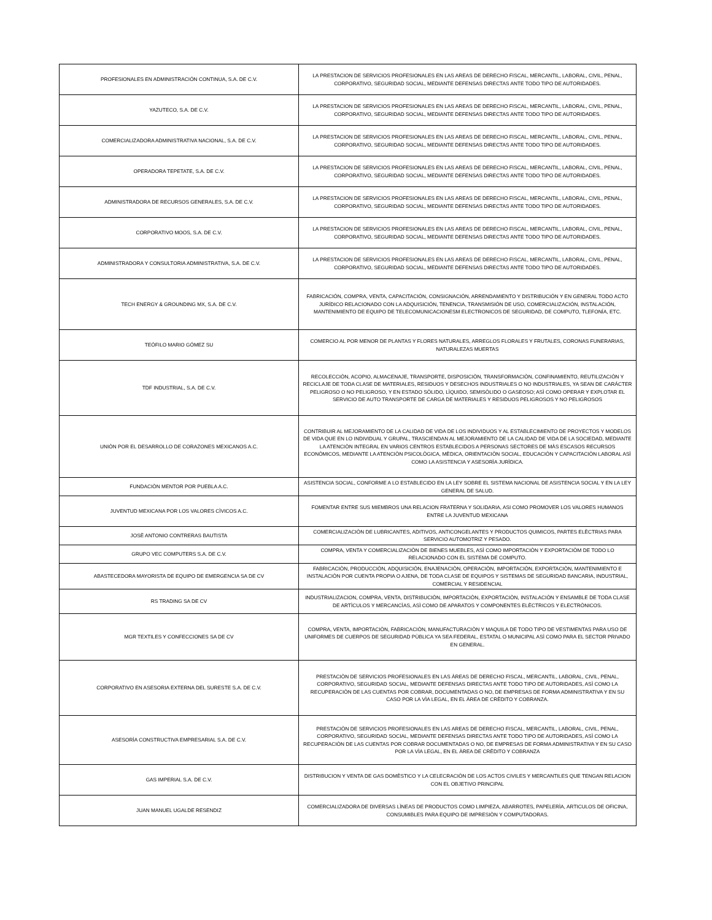| PROFESIONALES EN ADMINISTRACIÓN CONTINUA, S.A. DE C.V. | LA PRESTACION DE SERVICIOS PROFESIONALES EN LAS AREAS DE DERECHO FISCAL, MERCANTIL, LABORAL, CIVIL, PENAL, CORPORATIVO, SEGURIDAD SOCIAL, MEDIANTE DEFENSAS DIRECTAS ANTE TODO TIPO DE AUTORIDADES. |
| YAZUTECO, S.A. DE C.V. | LA PRESTACION DE SERVICIOS PROFESIONALES EN LAS AREAS DE DERECHO FISCAL, MERCANTIL, LABORAL, CIVIL, PENAL, CORPORATIVO, SEGURIDAD SOCIAL, MEDIANTE DEFENSAS DIRECTAS ANTE TODO TIPO DE AUTORIDADES. |
| COMERCIALIZADORA ADMINISTRATIVA NACIONAL, S.A. DE C.V. | LA PRESTACION DE SERVICIOS PROFESIONALES EN LAS AREAS DE DERECHO FISCAL, MERCANTIL, LABORAL, CIVIL, PENAL, CORPORATIVO, SEGURIDAD SOCIAL, MEDIANTE DEFENSAS DIRECTAS ANTE TODO TIPO DE AUTORIDADES. |
| OPERADORA TEPETATE, S.A. DE C.V. | LA PRESTACION DE SERVICIOS PROFESIONALES EN LAS AREAS DE DERECHO FISCAL, MERCANTIL, LABORAL, CIVIL, PENAL, CORPORATIVO, SEGURIDAD SOCIAL, MEDIANTE DEFENSAS DIRECTAS ANTE TODO TIPO DE AUTORIDADES. |
| ADMINISTRADORA DE RECURSOS GENERALES, S.A. DE C.V. | LA PRESTACION DE SERVICIOS PROFESIONALES EN LAS AREAS DE DERECHO FISCAL, MERCANTIL, LABORAL, CIVIL, PENAL, CORPORATIVO, SEGURIDAD SOCIAL, MEDIANTE DEFENSAS DIRECTAS ANTE TODO TIPO DE AUTORIDADES. |
| CORPORATIVO MOOS, S.A. DE C.V. | LA PRESTACION DE SERVICIOS PROFESIONALES EN LAS AREAS DE DERECHO FISCAL, MERCANTIL, LABORAL, CIVIL, PENAL, CORPORATIVO, SEGURIDAD SOCIAL, MEDIANTE DEFENSAS DIRECTAS ANTE TODO TIPO DE AUTORIDADES. |
| ADMINISTRADORA Y CONSULTORIA ADMINISTRATIVA, S.A. DE C.V. | LA PRESTACION DE SERVICIOS PROFESIONALES EN LAS AREAS DE DERECHO FISCAL, MERCANTIL, LABORAL, CIVIL, PENAL, CORPORATIVO, SEGURIDAD SOCIAL, MEDIANTE DEFENSAS DIRECTAS ANTE TODO TIPO DE AUTORIDADES. |
| TECH ENERGY & GROUNDING MX, S.A. DE C.V. | FABRICACIÓN, COMPRA, VENTA, CAPACITACIÓN, CONSIGNACIÓN, ARRENDAMIENTO Y DISTRIBUCIÓN Y EN GENERAL TODO ACTO JURÍDICO RELACIONADO CON LA ADQUISICIÓN, TENENCIA, TRANSMISIÓN DE USO, COMERCIALIZACIÓN, INSTALACIÓN, MANTENIMIENTO DE EQUIPO DE TELECOMUNICACIONESM ELECTRONICOS DE SEGURIDAD, DE COMPUTO, TLEFONÍA, ETC. |
| TEÓFILO MARIO GÓMEZ SU | COMERCIO AL POR MENOR DE PLANTAS Y FLORES NATURALES, ARREGLOS FLORALES Y FRUTALES, CORONAS FUNERARIAS, NATURALEZAS MUERTAS |
| TDF INDUSTRIAL, S.A. DE C.V. | RECOLECCIÒN, ACOPIO, ALMACENAJE, TRANSPORTE, DISPOSICIÒN, TRANSFORMACIÒN, CONFINAMIENTO, REUTILIZACIÒN Y RECICLAJE DE TODA CLASE DE MATERIALES, RESIDUOS Y DESECHOS INDUSTRIALES O NO INDUSTRIALES, YA SEAN DE CARÁCTER PELIGROSO O NO PELIGROSO, Y EN ESTADO SÒLIDO, LÌQUIDO, SEMISÒLIDO O GASEOSO; ASÌ COMO OPERAR Y EXPLOTAR EL SERVICIO DE AUTO TRANSPORTE DE CARGA DE MATERIALES Y RESIDUOS PELIGROSOS Y NO PELIGROSOS |
| UNIÒN POR EL DESARROLLO DE CORAZONES MEXICANOS A.C. | CONTRIBUIR AL MEJORAMIENTO DE LA CALIDAD DE VIDA DE LOS INDIVIDUOS Y AL ESTABLECIMIENTO DE PROYECTOS Y MODELOS DE VIDA QUE EN LO INDIVIDUAL Y GRUPAL, TRASCIENDAN AL MEJORAMIENTO DE LA CALIDAD DE VIDA DE LA SOCIEDAD, MEDIANTE LA ATENCIÒN INTEGRAL EN VARIOS CENTROS ESTABLECIDOS A PERSONAS SECTORES DE MÀS ESCASOS RECURSOS ECONÒMICOS, MEDIANTE LA ATENCIÒN PSICOLÒGICA, MÈDICA, ORIENTACIÒN SOCIAL, EDUCACIÒN Y CAPACITACIÒN LABORAL ASÌ COMO LA ASISTENCIA Y ASESORÌA JURÌDICA. |
| FUNDACIÒN MENTOR POR PUEBLA A.C. | ASISTENCIA SOCIAL, CONFORME A LO ESTABLECIDO EN LA LEY SOBRE EL SISTEMA NACIONAL DE ASISTENCIA SOCIAL Y EN LA LEY GENERAL DE SALUD. |
| JUVENTUD MEXICANA POR LOS VALORES CÌVICOS A.C. | FOMENTAR ENTRE SUS MIEMBROS UNA RELACION FRATERNA Y SOLIDARIA, ASI COMO PROMOVER LOS VALORES HUMANOS ENTRE LA JUVENTUD MEXICANA |
| JOSÈ ANTONIO CONTRERAS BAUTISTA | COMERCIALIZACIÒN DE LUBRICANTES, ADITIVOS, ANTICONGELANTES Y PRODUCTOS QUIMICOS, PARTES ELÈCTRIAS PARA SERVICIO AUTOMOTRIZ Y PESADO. |
| GRUPO VEC COMPUTERS S.A. DE C.V. | COMPRA, VENTA Y COMERCIALIZACIÒN DE BIENES MUEBLES, ASÌ COMO IMPORTACIÒN Y EXPORTACIÒM DE TODO LO RELACIONADO CON EL SISTEMA DE COMPUTO. |
| ABASTECEDORA MAYORISTA DE EQUIPO DE EMERGENCIA SA DE CV | FABRICACIÒN, PRODUCCIÒN, ADQUISICIÒN, ENAJENACIÒN, OPERACIÒN, IMPORTACIÒN, EXPORTACIÒN, MANTENIMIENTO E INSTALACIÒN POR CUENTA PROPIA O AJENA, DE TODA CLASE DE EQUIPOS Y SISTEMAS DE SEGURIDAD BANCARIA, INDUSTRIAL, COMERCIAL Y RESIDENCIAL |
| RS TRADING SA DE CV | INDUSTRIALIZACION, COMPRA, VENTA, DISTRIBUCIÒN, IMPORTACIÒN, EXPORTACIÒN, INSTALACIÒN Y ENSAMBLE DE TODA CLASE DE ARTÌCULOS Y MERCANCÌAS, ASÌ COMO DE APARATOS Y COMPONENTES ELÈCTRICOS Y ELECTRÒNICOS. |
| MGR TEXTILES Y CONFECCIONES SA DE CV | COMPRA, VENTA, IMPORTACIÒN, FABRICACIÒN, MANUFACTURACIÒN Y MAQUILA DE TODO TIPO DE VESTIMENTAS PARA USO DE UNIFORMES DE CUERPOS DE SEGURIDAD PÙBLICA YA SEA FEDERAL, ESTATAL O MUNICIPAL ASÌ COMO PARA EL SECTOR PRIVADO EN GENERAL. |
| CORPORATIVO EN ASESORIA EXTERNA DEL SURESTE S.A. DE C.V. | PRESTACIÒN DE SERVICIOS PROFESIONALES EN LAS ÀREAS DE DERECHO FISCAL, MERCANTIL, LABORAL, CIVIL, PENAL, CORPORATIVO, SEGURIDAD SOCIAL, MEDIANTE DEFENSAS DIRECTAS ANTE TODO TIPO DE AUTORIDADES, ASÌ COMO LA RECUPERACIÒN DE LAS CUENTAS POR COBRAR, DOCUMENTADAS O NO, DE EMPRESAS DE FORMA ADMINISTRATIVA Y EN SU CASO POR LA VÌA LEGAL, EN EL ÀREA DE CRÈDITO Y COBRANZA. |
| ASESORÌA CONSTRUCTIVA EMPRESARIAL S.A. DE C.V. | PRESTACIÒN DE SERVICIOS PROFESIONALES EN LAS AREAS DE DERECHO FISCAL, MERCANTIL, LABORAL, CIVIL, PENAL, CORPORATIVO, SEGURIDAD SOCIAL, MEDIANTE DEFENSAS DIRECTAS ANTE TODO TIPO DE AUTORIDADES, ASÌ COMO LA RECUPERACIÒN DE LAS CUENTAS POR COBRAR DOCUMENTADAS O NO, DE EMPRESAS DE FORMA ADMINISTRATIVA Y EN SU CASO POR LA VÌA LEGAL, EN EL ÀREA DE CRÈDITO Y COBRANZA |
| GAS IMPERIAL S.A. DE C.V. | DISTRIBUCION Y VENTA DE GAS DOMÈSTICO Y LA CELECRACIÒN DE LOS ACTOS CIVILES Y MERCANTILES QUE TENGAN RELACION CON EL OBJETIVO PRINCIPAL |
| JUAN MANUEL UGALDE RESENDIZ | COMERCIALIZADORA DE DIVERSAS LÌNEAS DE PRODUCTOS COMO LIMPIEZA, ABARROTES, PAPELERÌA, ARTICULOS DE OFICINA, CONSUMIBLES PARA EQUIPO DE IMPRESIÒN Y COMPUTADORAS. |